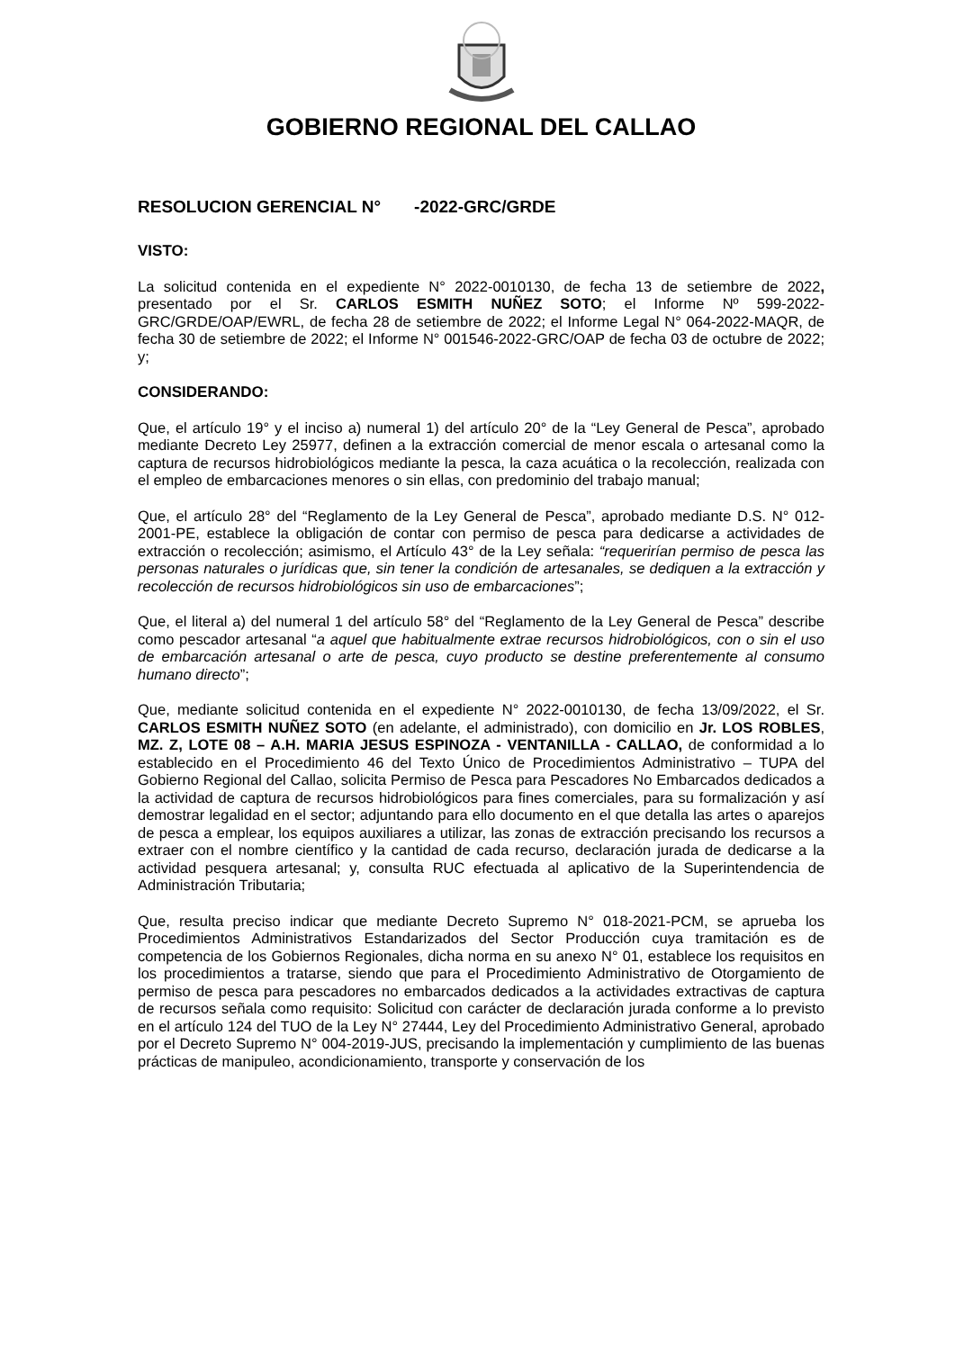GOBIERNO REGIONAL DEL CALLAO
RESOLUCION GERENCIAL N° -2022-GRC/GRDE
VISTO:
La solicitud contenida en el expediente N° 2022-0010130, de fecha 13 de setiembre de 2022, presentado por el Sr. CARLOS ESMITH NUÑEZ SOTO; el Informe Nº 599-2022-GRC/GRDE/OAP/EWRL, de fecha 28 de setiembre de 2022; el Informe Legal N° 064-2022-MAQR, de fecha 30 de setiembre de 2022; el Informe N° 001546-2022-GRC/OAP de fecha 03 de octubre de 2022; y;
CONSIDERANDO:
Que, el artículo 19° y el inciso a) numeral 1) del artículo 20° de la “Ley General de Pesca”, aprobado mediante Decreto Ley 25977, definen a la extracción comercial de menor escala o artesanal como la captura de recursos hidrobiológicos mediante la pesca, la caza acuática o la recolección, realizada con el empleo de embarcaciones menores o sin ellas, con predominio del trabajo manual;
Que, el artículo 28° del “Reglamento de la Ley General de Pesca”, aprobado mediante D.S. N° 012-2001-PE, establece la obligación de contar con permiso de pesca para dedicarse a actividades de extracción o recolección; asimismo, el Artículo 43° de la Ley señala: “requerirían permiso de pesca las personas naturales o jurídicas que, sin tener la condición de artesanales, se dediquen a la extracción y recolección de recursos hidrobiológicos sin uso de embarcaciones”;
Que, el literal a) del numeral 1 del artículo 58° del “Reglamento de la Ley General de Pesca” describe como pescador artesanal “a aquel que habitualmente extrae recursos hidrobiológicos, con o sin el uso de embarcación artesanal o arte de pesca, cuyo producto se destine preferentemente al consumo humano directo”;
Que, mediante solicitud contenida en el expediente N° 2022-0010130, de fecha 13/09/2022, el Sr. CARLOS ESMITH NUÑEZ SOTO (en adelante, el administrado), con domicilio en Jr. LOS ROBLES, MZ. Z, LOTE 08 – A.H. MARIA JESUS ESPINOZA - VENTANILLA - CALLAO, de conformidad a lo establecido en el Procedimiento 46 del Texto Único de Procedimientos Administrativo – TUPA del Gobierno Regional del Callao, solicita Permiso de Pesca para Pescadores No Embarcados dedicados a la actividad de captura de recursos hidrobiológicos para fines comerciales, para su formalización y así demostrar legalidad en el sector; adjuntando para ello documento en el que detalla las artes o aparejos de pesca a emplear, los equipos auxiliares a utilizar, las zonas de extracción precisando los recursos a extraer con el nombre científico y la cantidad de cada recurso, declaración jurada de dedicarse a la actividad pesquera artesanal; y, consulta RUC efectuada al aplicativo de la Superintendencia de Administración Tributaria;
Que, resulta preciso indicar que mediante Decreto Supremo N° 018-2021-PCM, se aprueba los Procedimientos Administrativos Estandarizados del Sector Producción cuya tramitación es de competencia de los Gobiernos Regionales, dicha norma en su anexo N° 01, establece los requisitos en los procedimientos a tratarse, siendo que para el Procedimiento Administrativo de Otorgamiento de permiso de pesca para pescadores no embarcados dedicados a la actividades extractivas de captura de recursos señala como requisito: Solicitud con carácter de declaración jurada conforme a lo previsto en el artículo 124 del TUO de la Ley N° 27444, Ley del Procedimiento Administrativo General, aprobado por el Decreto Supremo N° 004-2019-JUS, precisando la implementación y cumplimiento de las buenas prácticas de manipuleo, acondicionamiento, transporte y conservación de los